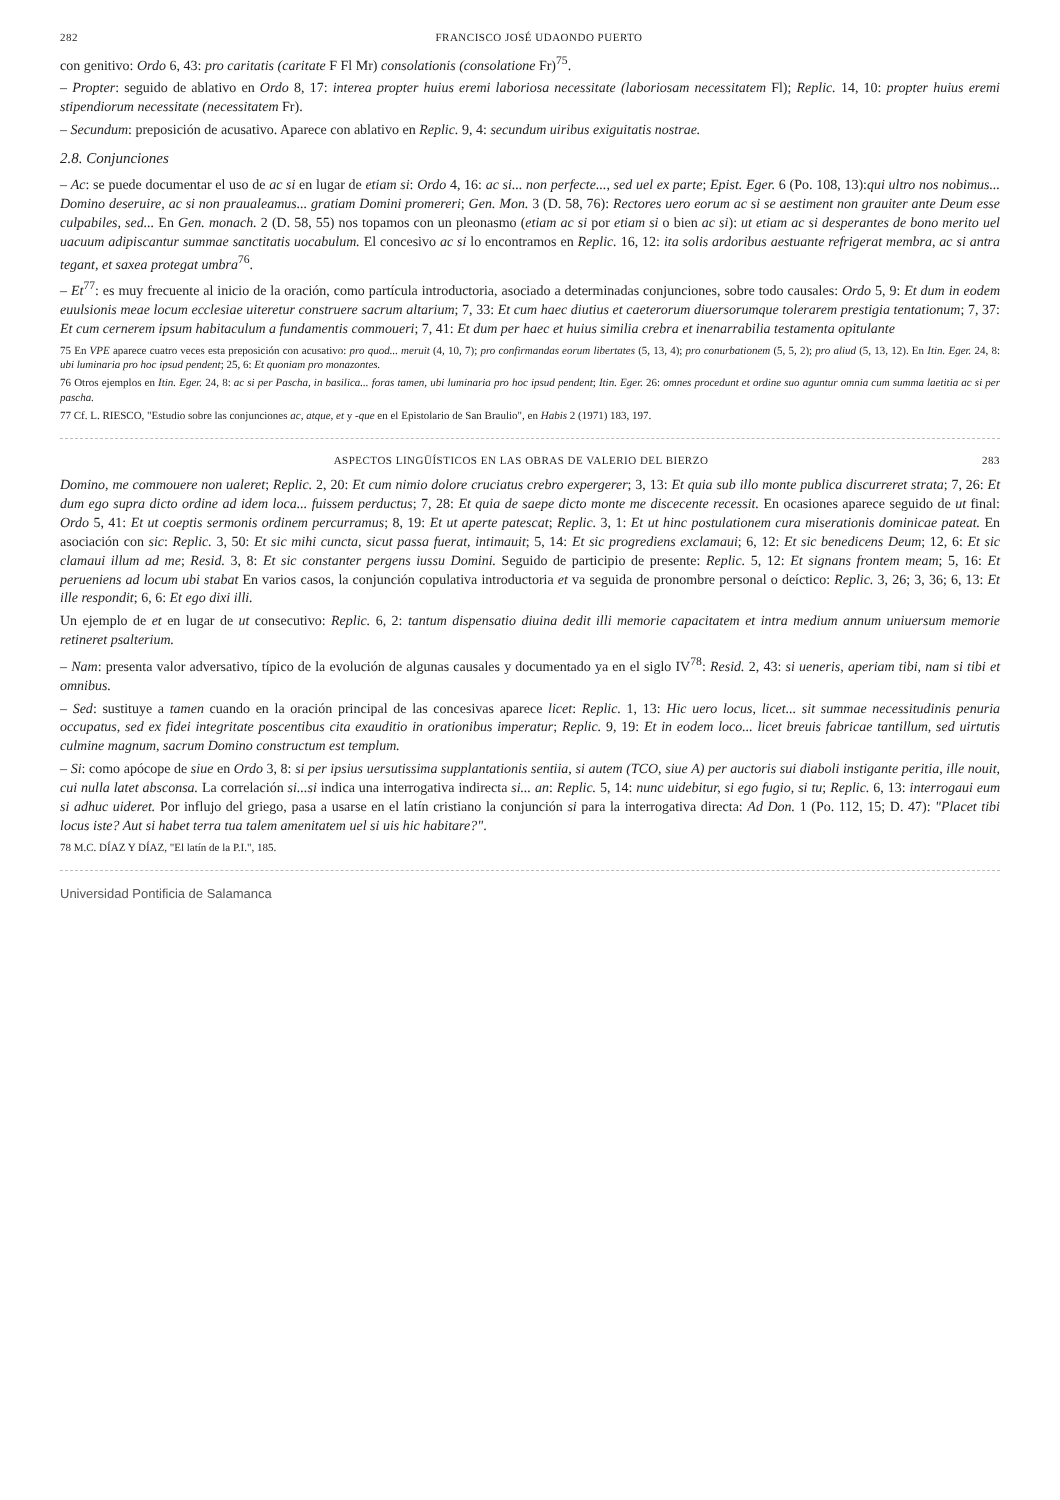282 FRANCISCO JOSÉ UDAONDO PUERTO
con genitivo: Ordo 6, 43: pro caritatis (caritate F Fl Mr) consolationis (consolatione Fr)<sup>75</sup>.
– Propter: seguido de ablativo en Ordo 8, 17: interea propter huius eremi laboriosa necessitate (laboriosam necessitatem Fl); Replic. 14, 10: propter huius eremi stipendiorum necessitate (necessitatem Fr).
– Secundum: preposición de acusativo. Aparece con ablativo en Replic. 9, 4: secundum uiribus exiguitatis nostrae.
2.8. Conjunciones
– Ac: se puede documentar el uso de ac si en lugar de etiam si: Ordo 4, 16: ac si... non perfecte..., sed uel ex parte; Epist. Eger. 6 (Po. 108, 13):qui ultro nos nobimus... Domino deseruire, ac si non praualeamus... gratiam Domini promereri; Gen. Mon. 3 (D. 58, 76): Rectores uero eorum ac si se aestiment non grauiter ante Deum esse culpabiles, sed... En Gen. monach. 2 (D. 58, 55) nos topamos con un pleonasmo (etiam ac si por etiam si o bien ac si): ut etiam ac si desperantes de bono merito uel uacuum adipiscantur summae sanctitatis uocabulum. El concesivo ac si lo encontramos en Replic. 16, 12: ita solis ardoribus aestuante refrigerat membra, ac si antra tegant, et saxea protegat umbra<sup>76</sup>.
– Et<sup>77</sup>: es muy frecuente al inicio de la oración, como partícula introductoria, asociado a determinadas conjunciones, sobre todo causales: Ordo 5, 9: Et dum in eodem euulsionis meae locum ecclesiae uiteretur construere sacrum altarium; 7, 33: Et cum haec diutius et caeterorum diuersorumque tolerarem prestigia tentationum; 7, 37: Et cum cernerem ipsum habitaculum a fundamentis commoueri; 7, 41: Et dum per haec et huius similia crebra et inenarrabilia testamenta opitulante
75 En VPE aparece cuatro veces esta preposición con acusativo: pro quod... meruit (4, 10, 7); pro confirmandas eorum libertates (5, 13, 4); pro conurbationem (5, 5, 2); pro aliud (5, 13, 12). En Itin. Eger. 24, 8: ubi luminaria pro hoc ipsud pendent; 25, 6: Et quoniam pro monazontes.
76 Otros ejemplos en Itin. Eger. 24, 8: ac si per Pascha, in basilica... foras tamen, ubi luminaria pro hoc ipsud pendent; Itin. Eger. 26: omnes procedunt et ordine suo aguntur omnia cum summa laetitia ac si per pascha.
77 Cf. L. RIESCO, "Estudio sobre las conjunciones ac, atque, et y -que en el Epistolario de San Braulio", en Habis 2 (1971) 183, 197.
ASPECTOS LINGÜÍSTICOS EN LAS OBRAS DE VALERIO DEL BIERZO 283
Domino, me commouere non ualeret; Replic. 2, 20: Et cum nimio dolore cruciatus crebro expergerer; 3, 13: Et quia sub illo monte publica discurreret strata; 7, 26: Et dum ego supra dicto ordine ad idem loca... fuissem perductus; 7, 28: Et quia de saepe dicto monte me discecente recessit. En ocasiones aparece seguido de ut final: Ordo 5, 41: Et ut coeptis sermonis ordinem percurramus; 8, 19: Et ut aperte patescat; Replic. 3, 1: Et ut hinc postulationem cura miserationis dominicae pateat. En asociación con sic: Replic. 3, 50: Et sic mihi cuncta, sicut passa fuerat, intimauit; 5, 14: Et sic progrediens exclamaui; 6, 12: Et sic benedicens Deum; 12, 6: Et sic clamaui illum ad me; Resid. 3, 8: Et sic constanter pergens iussu Domini. Seguido de participio de presente: Replic. 5, 12: Et signans frontem meam; 5, 16: Et perueniens ad locum ubi stabat En varios casos, la conjunción copulativa introductoria et va seguida de pronombre personal o deíctico: Replic. 3, 26; 3, 36; 6, 13: Et ille respondit; 6, 6: Et ego dixi illi.
Un ejemplo de et en lugar de ut consecutivo: Replic. 6, 2: tantum dispensatio diuina dedit illi memorie capacitatem et intra medium annum uniuersum memorie retineret psalterium.
– Nam: presenta valor adversativo, típico de la evolución de algunas causales y documentado ya en el siglo IV<sup>78</sup>: Resid. 2, 43: si ueneris, aperiam tibi, nam si tibi et omnibus.
– Sed: sustituye a tamen cuando en la oración principal de las concesivas aparece licet: Replic. 1, 13: Hic uero locus, licet... sit summae necessitudinis penuria occupatus, sed ex fidei integritate poscentibus cita exauditio in orationibus imperatur; Replic. 9, 19: Et in eodem loco... licet breuis fabricae tantillum, sed uirtutis culmine magnum, sacrum Domino constructum est templum.
– Si: como apócope de siue en Ordo 3, 8: si per ipsius uersutissima supplantationis sentiia, si autem (TCO, siue A) per auctoris sui diaboli instigante peritia, ille nouit, cui nulla latet absconsa. La correlación si...si indica una interrogativa indirecta si... an: Replic. 5, 14: nunc uidebitur, si ego fugio, si tu; Replic. 6, 13: interrogaui eum si adhuc uideret. Por influjo del griego, pasa a usarse en el latín cristiano la conjunción si para la interrogativa directa: Ad Don. 1 (Po. 112, 15; D. 47): "Placet tibi locus iste? Aut si habet terra tua talem amenitatem uel si uis hic habitare?".
78 M.C. DÍAZ Y DÍAZ, "El latín de la P.I.", 185.
Universidad Pontificia de Salamanca